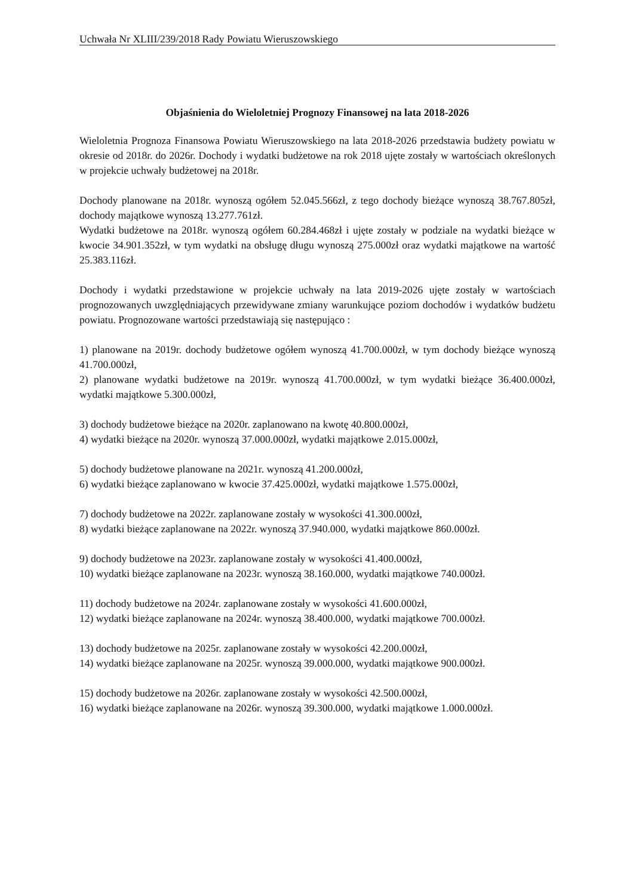Uchwała Nr XLIII/239/2018 Rady Powiatu Wieruszowskiego
Objaśnienia do Wieloletniej Prognozy Finansowej na lata 2018-2026
Wieloletnia Prognoza Finansowa Powiatu Wieruszowskiego na lata 2018-2026 przedstawia budżety powiatu w okresie od 2018r. do 2026r. Dochody i wydatki budżetowe na rok 2018 ujęte zostały w wartościach określonych w projekcie uchwały budżetowej na 2018r.
Dochody planowane na 2018r. wynoszą ogółem 52.045.566zł, z tego dochody bieżące wynoszą 38.767.805zł, dochody majątkowe wynoszą 13.277.761zł.
Wydatki budżetowe na 2018r. wynoszą ogółem 60.284.468zł i ujęte zostały w podziale na wydatki bieżące w kwocie 34.901.352zł, w tym wydatki na obsługę długu wynoszą 275.000zł oraz wydatki majątkowe na wartość 25.383.116zł.
Dochody i wydatki przedstawione w projekcie uchwały na lata 2019-2026 ujęte zostały w wartościach prognozowanych uwzględniających przewidywane zmiany warunkujące poziom dochodów i wydatków budżetu powiatu. Prognozowane wartości przedstawiają się następująco :
1) planowane na 2019r. dochody budżetowe ogółem wynoszą 41.700.000zł, w tym dochody bieżące wynoszą 41.700.000zł,
2) planowane wydatki budżetowe na 2019r. wynoszą 41.700.000zł, w tym wydatki bieżące 36.400.000zł, wydatki majątkowe 5.300.000zł,
3) dochody budżetowe bieżące na 2020r. zaplanowano na kwotę 40.800.000zł,
4) wydatki bieżące na 2020r. wynoszą 37.000.000zł, wydatki majątkowe 2.015.000zł,
5) dochody budżetowe planowane na 2021r. wynoszą 41.200.000zł,
6) wydatki bieżące zaplanowano w kwocie 37.425.000zł, wydatki majątkowe 1.575.000zł,
7) dochody budżetowe na 2022r. zaplanowane zostały w wysokości 41.300.000zł,
8) wydatki bieżące zaplanowane na 2022r. wynoszą 37.940.000, wydatki majątkowe 860.000zł.
9) dochody budżetowe na 2023r. zaplanowane zostały w wysokości 41.400.000zł,
10) wydatki bieżące zaplanowane na 2023r. wynoszą 38.160.000, wydatki majątkowe 740.000zł.
11) dochody budżetowe na 2024r. zaplanowane zostały w wysokości 41.600.000zł,
12) wydatki bieżące zaplanowane na 2024r. wynoszą 38.400.000, wydatki majątkowe 700.000zł.
13) dochody budżetowe na 2025r. zaplanowane zostały w wysokości 42.200.000zł,
14) wydatki bieżące zaplanowane na 2025r. wynoszą 39.000.000, wydatki majątkowe 900.000zł.
15) dochody budżetowe na 2026r. zaplanowane zostały w wysokości 42.500.000zł,
16) wydatki bieżące zaplanowane na 2026r. wynoszą 39.300.000, wydatki majątkowe 1.000.000zł.